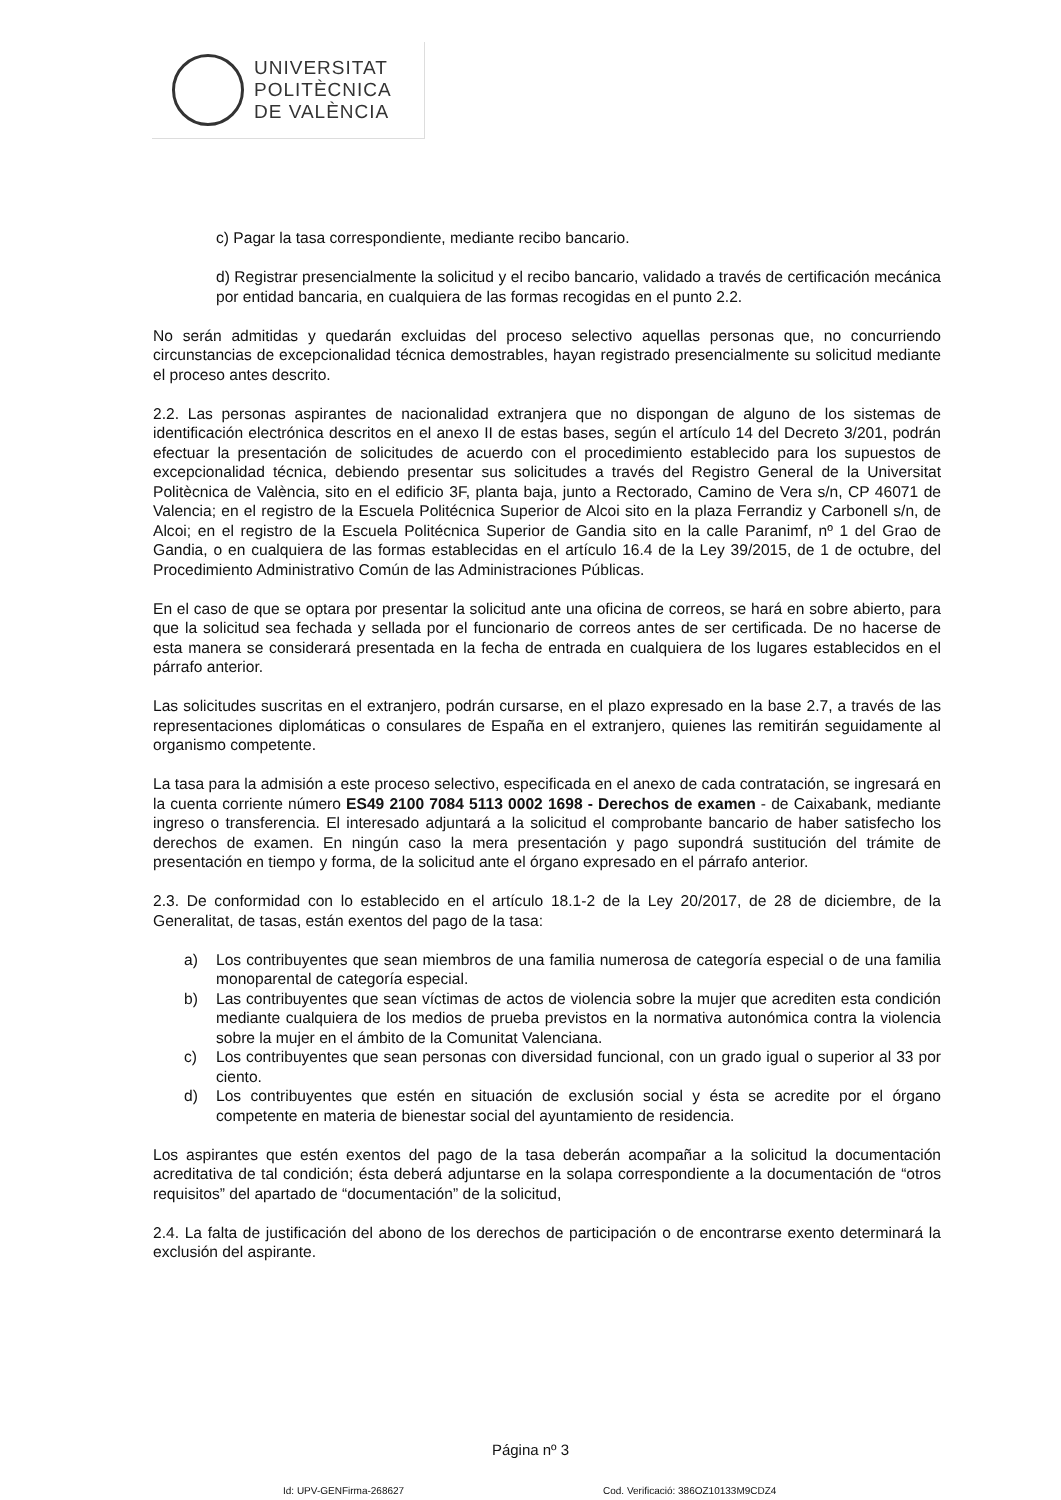UNIVERSITAT
POLITÈCNICA
DE VALÈNCIA
c) Pagar la tasa correspondiente, mediante recibo bancario.
d) Registrar presencialmente la solicitud y el recibo bancario, validado a través de certificación mecánica por entidad bancaria, en cualquiera de las formas recogidas en el punto 2.2.
No serán admitidas y quedarán excluidas del proceso selectivo aquellas personas que, no concurriendo circunstancias de excepcionalidad técnica demostrables, hayan registrado presencialmente su solicitud mediante el proceso antes descrito.
2.2. Las personas aspirantes de nacionalidad extranjera que no dispongan de alguno de los sistemas de identificación electrónica descritos en el anexo II de estas bases, según el artículo 14 del Decreto 3/201, podrán efectuar la presentación de solicitudes de acuerdo con el procedimiento establecido para los supuestos de excepcionalidad técnica, debiendo presentar sus solicitudes a través del Registro General de la Universitat Politècnica de València, sito en el edificio 3F, planta baja, junto a Rectorado, Camino de Vera s/n, CP 46071 de Valencia; en el registro de la Escuela Politécnica Superior de Alcoi sito en la plaza Ferrandiz y Carbonell s/n, de Alcoi; en el registro de la Escuela Politécnica Superior de Gandia sito en la calle Paranimf, nº 1 del Grao de Gandia, o en cualquiera de las formas establecidas en el artículo 16.4 de la Ley 39/2015, de 1 de octubre, del Procedimiento Administrativo Común de las Administraciones Públicas.
En el caso de que se optara por presentar la solicitud ante una oficina de correos, se hará en sobre abierto, para que la solicitud sea fechada y sellada por el funcionario de correos antes de ser certificada. De no hacerse de esta manera se considerará presentada en la fecha de entrada en cualquiera de los lugares establecidos en el párrafo anterior.
Las solicitudes suscritas en el extranjero, podrán cursarse, en el plazo expresado en la base 2.7, a través de las representaciones diplomáticas o consulares de España en el extranjero, quienes las remitirán seguidamente al organismo competente.
La tasa para la admisión a este proceso selectivo, especificada en el anexo de cada contratación, se ingresará en la cuenta corriente número ES49 2100 7084 5113 0002 1698 - Derechos de examen - de Caixabank, mediante ingreso o transferencia. El interesado adjuntará a la solicitud el comprobante bancario de haber satisfecho los derechos de examen. En ningún caso la mera presentación y pago supondrá sustitución del trámite de presentación en tiempo y forma, de la solicitud ante el órgano expresado en el párrafo anterior.
2.3. De conformidad con lo establecido en el artículo 18.1-2 de la Ley 20/2017, de 28 de diciembre, de la Generalitat, de tasas, están exentos del pago de la tasa:
a) Los contribuyentes que sean miembros de una familia numerosa de categoría especial o de una familia monoparental de categoría especial.
b) Las contribuyentes que sean víctimas de actos de violencia sobre la mujer que acrediten esta condición mediante cualquiera de los medios de prueba previstos en la normativa autonómica contra la violencia sobre la mujer en el ámbito de la Comunitat Valenciana.
c) Los contribuyentes que sean personas con diversidad funcional, con un grado igual o superior al 33 por ciento.
d) Los contribuyentes que estén en situación de exclusión social y ésta se acredite por el órgano competente en materia de bienestar social del ayuntamiento de residencia.
Los aspirantes que estén exentos del pago de la tasa deberán acompañar a la solicitud la documentación acreditativa de tal condición; ésta deberá adjuntarse en la solapa correspondiente a la documentación de “otros requisitos” del apartado de “documentación” de la solicitud,
2.4. La falta de justificación del abono de los derechos de participación o de encontrarse exento determinará la exclusión del aspirante.
Página nº 3
Id: UPV-GENFirma-268627
Cod. Verificació: 386OZ10133M9CDZ4